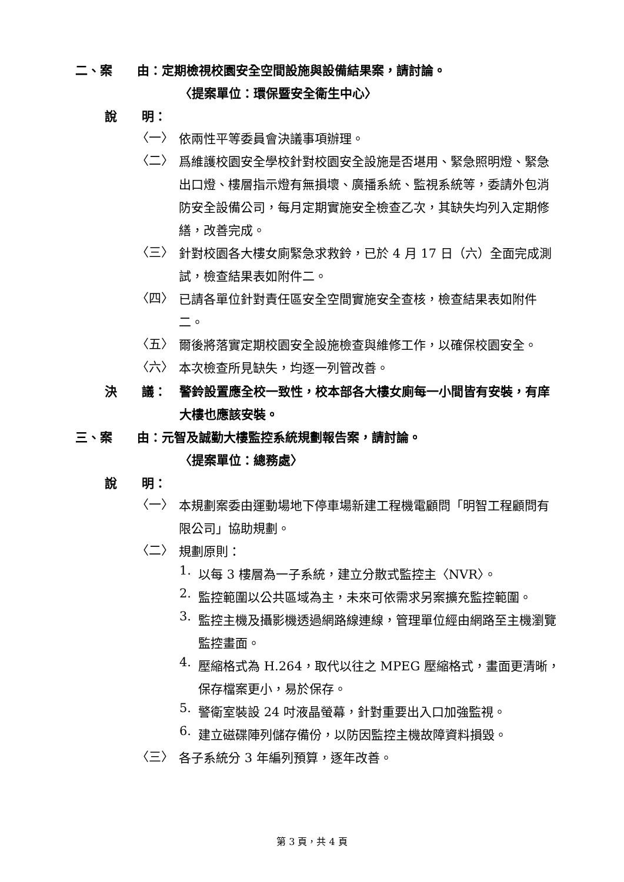二、案　　由：定期檢視校園安全空間設施與設備結果案，請討論。
〈提案單位：環保暨安全衛生中心〉
說　　明：
〈一〉
依兩性平等委員會決議事項辦理。
〈二〉
爲維護校園安全學校針對校園安全設施是否堪用、緊急照明燈、緊急出口燈、樓層指示燈有無損壞、廣播系統、監視系統等，委請外包消防安全設備公司，每月定期實施安全檢查乙次，其缺失均列入定期修繕，改善完成。
〈三〉
針對校園各大樓女廁緊急求救鈴，已於 4 月 17 日（六）全面完成測試，檢查結果表如附件二。
〈四〉
已請各單位針對責任區安全空間實施安全查核，檢查結果表如附件二。
〈五〉
爾後將落實定期校園安全設施檢查與維修工作，以確保校園安全。
〈六〉
本次檢查所見缺失，均逐一列管改善。
決　　議： 警鈴設置應全校一致性，校本部各大樓女廁每一小間皆有安裝，有庠大樓也應該安裝。
三、案　　由：元智及誠勤大樓監控系統規劃報告案，請討論。
〈提案單位：總務處〉
說　　明：
〈一〉
本規劃案委由運動場地下停車場新建工程機電顧問「明智工程顧問有限公司」協助規劃。
〈二〉
規劃原則：
1.
以每 3 樓層為一子系統，建立分散式監控主〈NVR〉。
2.
監控範圍以公共區域為主，未來可依需求另案擴充監控範圍。
3.
監控主機及攝影機透過網路線連線，管理單位經由網路至主機瀏覽監控畫面。
4.
壓縮格式為 H.264，取代以往之 MPEG 壓縮格式，畫面更清晰，保存檔案更小，易於保存。
5.
警衛室裝設 24 吋液晶螢幕，針對重要出入口加強監視。
6.
建立磁碟陣列儲存備份，以防因監控主機故障資料損毀。
〈三〉
各子系統分 3 年編列預算，逐年改善。
第 3 頁，共 4 頁